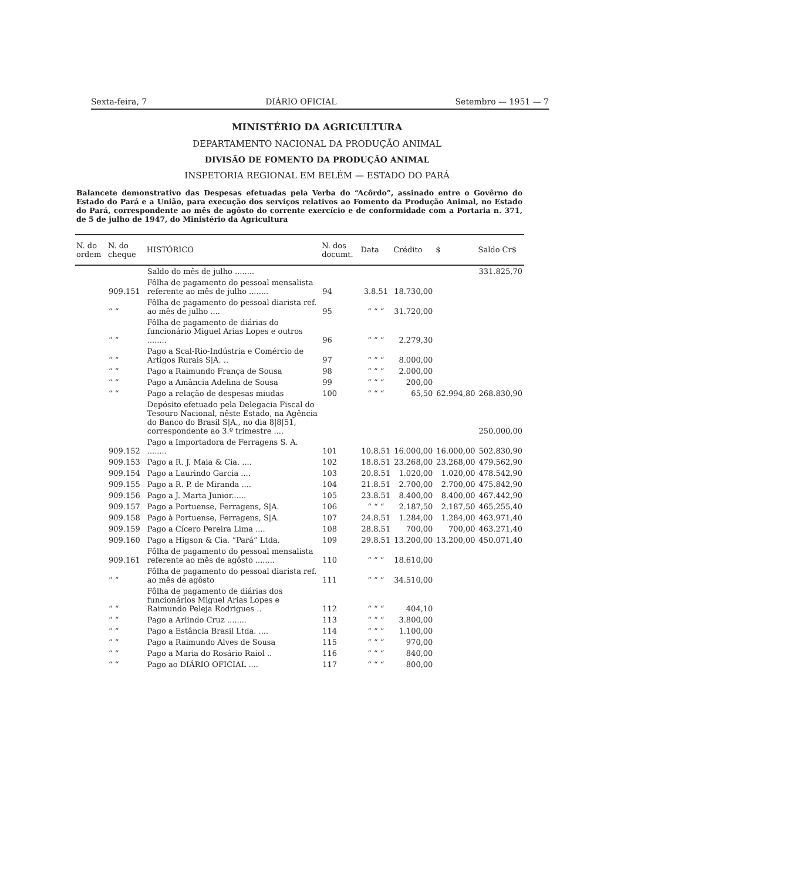Sexta-feira, 7 DIÁRIO OFICIAL Setembro — 1951 — 7
MINISTÉRIO DA AGRICULTURA
DEPARTAMENTO NACIONAL DA PRODUÇÃO ANIMAL
DIVISÃO DE FOMENTO DA PRODUÇÃO ANIMAL
INSPETORIA REGIONAL EM BELÉM — ESTADO DO PARÁ
Balancete demonstrativo das Despesas efetuadas pela Verba do “Acôrdo”, assinado entre o Govêrno do Estado do Pará e a União, para execução dos serviços relativos ao Fomento da Produção Animal, no Estado do Pará, correspondente ao mês de agôsto do corrente exercício e de conformidade com a Portaria n. 371, de 5 de julho de 1947, do Ministério da Agricultura
| N. do ordem | N. do cheque | HISTÓRICO | N. dos documt. | Data | Crédito | $ | Saldo Cr$ |
| --- | --- | --- | --- | --- | --- | --- | --- |
| | | Saldo do mês de julho ........ | | | | | 331.825,70 |
| | 909.151 | Fôlha de pagamento do pessoal mensalista referente ao mês de julho ........ | 94 | 3.8.51 | 18.730,00 | | |
| | “ “ | Fôlha de pagamento do pessoal diarista ref. ao mês de julho .... | 95 | “ “ “ | 31.720,00 | | |
| | “ “ | Fôlha de pagamento de diárias do funcionário Miguel Arias Lopes e outros ........ | 96 | “ “ “ | 2.279,30 | | |
| | “ “ | Pago a Scal-Rio-Indústria e Comércio de Artigos Rurais S/A. .. | 97 | “ “ “ | 8.000,00 | | |
| | “ “ | Pago a Raimundo França de Sousa | 98 | “ “ “ | 2.000,00 | | |
| | “ “ | Pago a Amância Adelina de Sousa | 99 | “ “ “ | 200,00 | | |
| | “ “ | Pago a relação de despesas miudas | 100 | “ “ “ | 65,50 | 62.994,80 | 268.830,90 |
| | | Depósito efetuado pela Delegacia Fiscal do Tesouro Nacional, nêste Estado, na Agência do Banco do Brasil S/A., no dia 8/8/51, correspondente ao 3.º trimestre .... | | | | | 250.000,00 |
| | 909.152 | Pago a Importadora de Ferragens S. A. ........ | 101 | 10.8.51 | 16.000,00 | 16.000,00 | 502.830,90 |
| | 909.153 | Pago a R. J. Maia & Cia. .... | 102 | 18.8.51 | 23.268,00 | 23.268,00 | 479.562,90 |
| | 909.154 | Pago a Laurindo Garcia .... | 103 | 20.8.51 | 1.020,00 | 1.020,00 | 478.542,90 |
| | 909.155 | Pago a R. P. de Miranda .... | 104 | 21.8.51 | 2.700,00 | 2.700,00 | 475.842,90 |
| | 909.156 | Pago a J. Marta Junior...... | 105 | 23.8.51 | 8.400,00 | 8.400,00 | 467.442,90 |
| | 909.157 | Pago a Portuense, Ferragens, S/A. | 106 | “ “ “ | 2.187,50 | 2.187,50 | 465.255,40 |
| | 909.158 | Pago à Portuense, Ferragens, S/A. | 107 | 24.8.51 | 1.284,00 | 1.284,00 | 463.971,40 |
| | 909.159 | Pago a Cícero Pereira Lima .... | 108 | 28.8.51 | 700,00 | 700,00 | 463.271,40 |
| | 909.160 | Pago a Higson & Cia. “Pará” Ltda. | 109 | 29.8.51 | 13.200,00 | 13.200,00 | 450.071,40 |
| | 909.161 | Fôlha de pagamento do pessoal mensalista referente ao mês de agôsto ........ | 110 | “ “ “ | 18.610,00 | | |
| | “ “ | Fôlha de pagamento do pessoal diarista ref. ao mês de agôsto | 111 | “ “ “ | 34.510,00 | | |
| | “ “ | Fôlha de pagamento de diárias dos funcionários Miguel Arias Lopes e Raimundo Peleja Rodrigues .. | 112 | “ “ “ | 404,10 | | |
| | “ “ | Pago a Arlindo Cruz ........ | 113 | “ “ “ | 3.800,00 | | |
| | “ “ | Pago a Estância Brasil Ltda. .... | 114 | “ “ “ | 1.100,00 | | |
| | “ “ | Pago a Raimundo Alves de Sousa | 115 | “ “ “ | 970,00 | | |
| | “ “ | Pago a Maria do Rosário Raiol .. | 116 | “ “ “ | 840,00 | | |
| | “ “ | Pago ao DIÁRIO OFICIAL .... | 117 | “ “ “ | 800,00 | | |